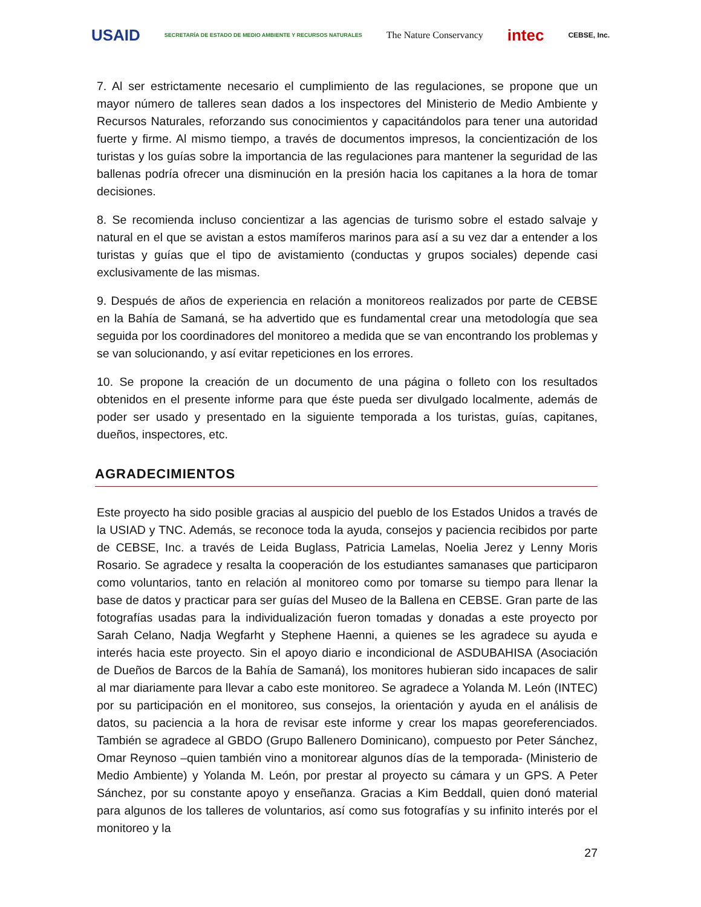USAID SECRETARÍA DE ESTADO DE MEDIO AMBIENTE Y RECURSOS NATURALES The Nature Conservancy intec CEBSE, Inc.
7. Al ser estrictamente necesario el cumplimiento de las regulaciones, se propone que un mayor número de talleres sean dados a los inspectores del Ministerio de Medio Ambiente y Recursos Naturales, reforzando sus conocimientos y capacitándolos para tener una autoridad fuerte y firme. Al mismo tiempo, a través de documentos impresos, la concientización de los turistas y los guías sobre la importancia de las regulaciones para mantener la seguridad de las ballenas podría ofrecer una disminución en la presión hacia los capitanes a la hora de tomar decisiones.
8. Se recomienda incluso concientizar a las agencias de turismo sobre el estado salvaje y natural en el que se avistan a estos mamíferos marinos para así a su vez dar a entender a los turistas y guías que el tipo de avistamiento (conductas y grupos sociales) depende casi exclusivamente de las mismas.
9. Después de años de experiencia en relación a monitoreos realizados por parte de CEBSE en la Bahía de Samaná, se ha advertido que es fundamental crear una metodología que sea seguida por los coordinadores del monitoreo a medida que se van encontrando los problemas y se van solucionando, y así evitar repeticiones en los errores.
10. Se propone la creación de un documento de una página o folleto con los resultados obtenidos en el presente informe para que éste pueda ser divulgado localmente, además de poder ser usado y presentado en la siguiente temporada a los turistas, guías, capitanes, dueños, inspectores, etc.
AGRADECIMIENTOS
Este proyecto ha sido posible gracias al auspicio del pueblo de los Estados Unidos a través de la USIAD y TNC. Además, se reconoce toda la ayuda, consejos y paciencia recibidos por parte de CEBSE, Inc. a través de Leida Buglass, Patricia Lamelas, Noelia Jerez y Lenny Moris Rosario. Se agradece y resalta la cooperación de los estudiantes samanases que participaron como voluntarios, tanto en relación al monitoreo como por tomarse su tiempo para llenar la base de datos y practicar para ser guías del Museo de la Ballena en CEBSE. Gran parte de las fotografías usadas para la individualización fueron tomadas y donadas a este proyecto por Sarah Celano, Nadja Wegfarht y Stephene Haenni, a quienes se les agradece su ayuda e interés hacia este proyecto. Sin el apoyo diario e incondicional de ASDUBAHISA (Asociación de Dueños de Barcos de la Bahía de Samaná), los monitores hubieran sido incapaces de salir al mar diariamente para llevar a cabo este monitoreo. Se agradece a Yolanda M. León (INTEC) por su participación en el monitoreo, sus consejos, la orientación y ayuda en el análisis de datos, su paciencia a la hora de revisar este informe y crear los mapas georeferenciados. También se agradece al GBDO (Grupo Ballenero Dominicano), compuesto por Peter Sánchez, Omar Reynoso –quien también vino a monitorear algunos días de la temporada- (Ministerio de Medio Ambiente) y Yolanda M. León, por prestar al proyecto su cámara y un GPS. A Peter Sánchez, por su constante apoyo y enseñanza. Gracias a Kim Beddall, quien donó material para algunos de los talleres de voluntarios, así como sus fotografías y su infinito interés por el monitoreo y la
27